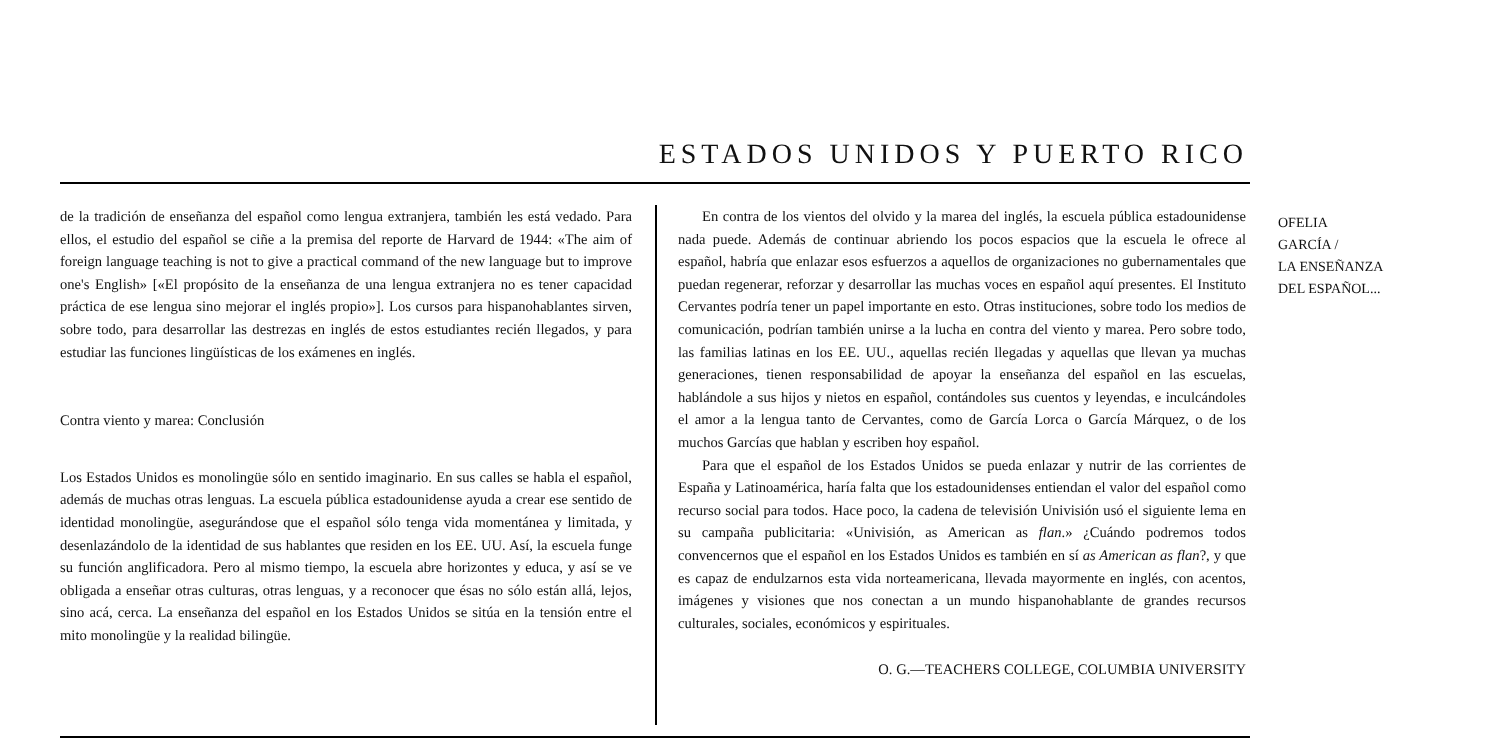ESTADOS UNIDOS Y PUERTO RICO
de la tradición de enseñanza del español como lengua extranjera, también les está vedado. Para ellos, el estudio del español se ciñe a la premisa del reporte de Harvard de 1944: «The aim of foreign language teaching is not to give a practical command of the new language but to improve one's English» [«El propósito de la enseñanza de una lengua extranjera no es tener capacidad práctica de ese lengua sino mejorar el inglés propio»]. Los cursos para hispanohablantes sirven, sobre todo, para desarrollar las destrezas en inglés de estos estudiantes recién llegados, y para estudiar las funciones lingüísticas de los exámenes en inglés.
Contra viento y marea: Conclusión
Los Estados Unidos es monolingüe sólo en sentido imaginario. En sus calles se habla el español, además de muchas otras lenguas. La escuela pública estadounidense ayuda a crear ese sentido de identidad monolingüe, asegurándose que el español sólo tenga vida momentánea y limitada, y desenlazándolo de la identidad de sus hablantes que residen en los EE. UU. Así, la escuela funge su función anglificadora. Pero al mismo tiempo, la escuela abre horizontes y educa, y así se ve obligada a enseñar otras culturas, otras lenguas, y a reconocer que ésas no sólo están allá, lejos, sino acá, cerca. La enseñanza del español en los Estados Unidos se sitúa en la tensión entre el mito monolingüe y la realidad bilingüe.
En contra de los vientos del olvido y la marea del inglés, la escuela pública estadounidense nada puede. Además de continuar abriendo los pocos espacios que la escuela le ofrece al español, habría que enlazar esos esfuerzos a aquellos de organizaciones no gubernamentales que puedan regenerar, reforzar y desarrollar las muchas voces en español aquí presentes. El Instituto Cervantes podría tener un papel importante en esto. Otras instituciones, sobre todo los medios de comunicación, podrían también unirse a la lucha en contra del viento y marea. Pero sobre todo, las familias latinas en los EE. UU., aquellas recién llegadas y aquellas que llevan ya muchas generaciones, tienen responsabilidad de apoyar la enseñanza del español en las escuelas, hablándole a sus hijos y nietos en español, contándoles sus cuentos y leyendas, e inculcándoles el amor a la lengua tanto de Cervantes, como de García Lorca o García Márquez, o de los muchos Garcías que hablan y escriben hoy español.
Para que el español de los Estados Unidos se pueda enlazar y nutrir de las corrientes de España y Latinoamérica, haría falta que los estadounidenses entiendan el valor del español como recurso social para todos. Hace poco, la cadena de televisión Univisión usó el siguiente lema en su campaña publicitaria: «Univisión, as American as flan.» ¿Cuándo podremos todos convencernos que el español en los Estados Unidos es también en sí as American as flan?, y que es capaz de endulzarnos esta vida norteamericana, llevada mayormente en inglés, con acentos, imágenes y visiones que nos conectan a un mundo hispanohablante de grandes recursos culturales, sociales, económicos y espirituales.
O. G.—TEACHERS COLLEGE, COLUMBIA UNIVERSITY
OFELIA
GARCÍA /
LA ENSEÑANZA
DEL ESPAÑOL...